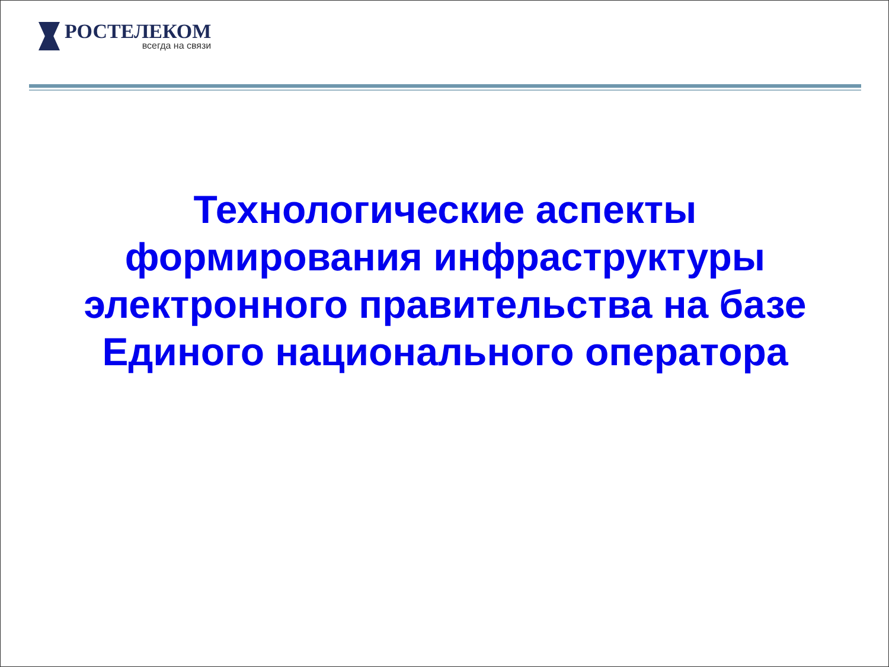РОСТЕЛЕКОМ
всегда на связи
Технологические аспекты
формирования инфраструктуры
электронного правительства на базе
Единого национального оператора